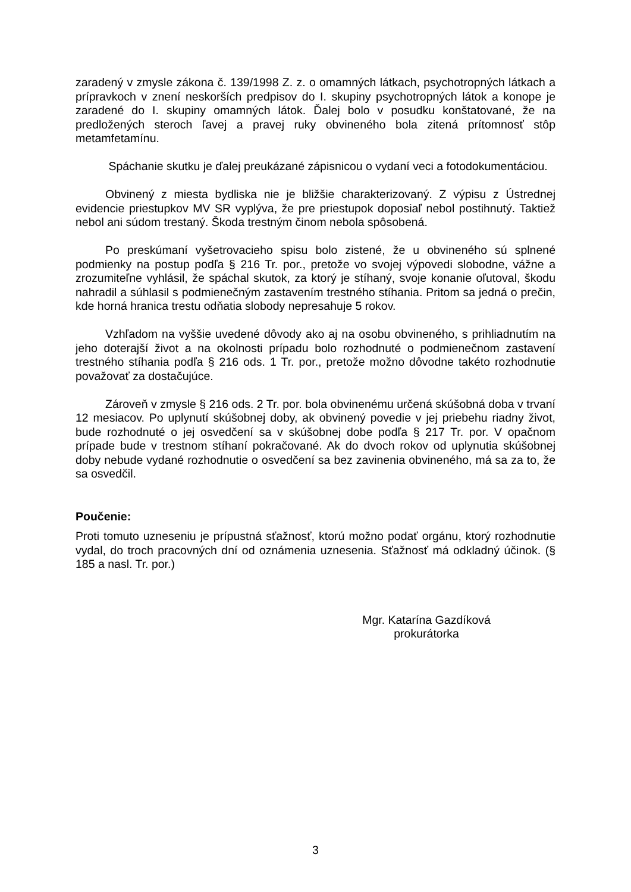zaradený v zmysle zákona č. 139/1998 Z. z. o omamných látkach, psychotropných látkach a prípravkoch v znení neskorších predpisov do I. skupiny psychotropných látok a konope je zaradené do I. skupiny omamných látok. Ďalej bolo v posudku konštatované, že na predložených steroch ľavej a pravej ruky obvineného bola zitená prítomnosť stôp metamfetamínu.
Spáchanie skutku je ďalej preukázané zápisnicou o vydaní veci a fotodokumentáciou.
Obvinený z miesta bydliska nie je bližšie charakterizovaný. Z výpisu z Ústrednej evidencie priestupkov MV SR vyplýva, že pre priestupok doposiaľ nebol postihnutý. Taktiež nebol ani súdom trestaný. Škoda trestným činom nebola spôsobená.
Po preskúmaní vyšetrovacieho spisu bolo zistené, že u obvineného sú splnené podmienky na postup podľa § 216 Tr. por., pretože vo svojej výpovedi slobodne, vážne a zrozumiteľne vyhlásil, že spáchal skutok, za ktorý je stíhaný, svoje konanie oľutoval, škodu nahradil a súhlasil s podmienečným zastavením trestného stíhania. Pritom sa jedná o prečin, kde horná hranica trestu odňatia slobody nepresahuje 5 rokov.
Vzhľadom na vyššie uvedené dôvody ako aj na osobu obvineného, s prihliadnutím na jeho doterajší život a na okolnosti prípadu bolo rozhodnuté o podmienečnom zastavení trestného stíhania podľa § 216 ods. 1 Tr. por., pretože možno dôvodne takéto rozhodnutie považovať za dostačujúce.
Zároveň v zmysle § 216 ods. 2 Tr. por. bola obvinenému určená skúšobná doba v trvaní 12 mesiacov. Po uplynutí skúšobnej doby, ak obvinený povedie v jej priebehu riadny život, bude rozhodnuté o jej osvedčení sa v skúšobnej dobe podľa § 217 Tr. por. V opačnom prípade bude v trestnom stíhaní pokračované. Ak do dvoch rokov od uplynutia skúšobnej doby nebude vydané rozhodnutie o osvedčení sa bez zavinenia obvineného, má sa za to, že sa osvedčil.
Poučenie:
Proti tomuto uzneseniu je prípustná sťažnosť, ktorú možno podať orgánu, ktorý rozhodnutie vydal, do troch pracovných dní od oznámenia uznesenia. Sťažnosť má odkladný účinok. (§ 185 a nasl. Tr. por.)
Mgr. Katarína Gazdíková
prokurátorka
3